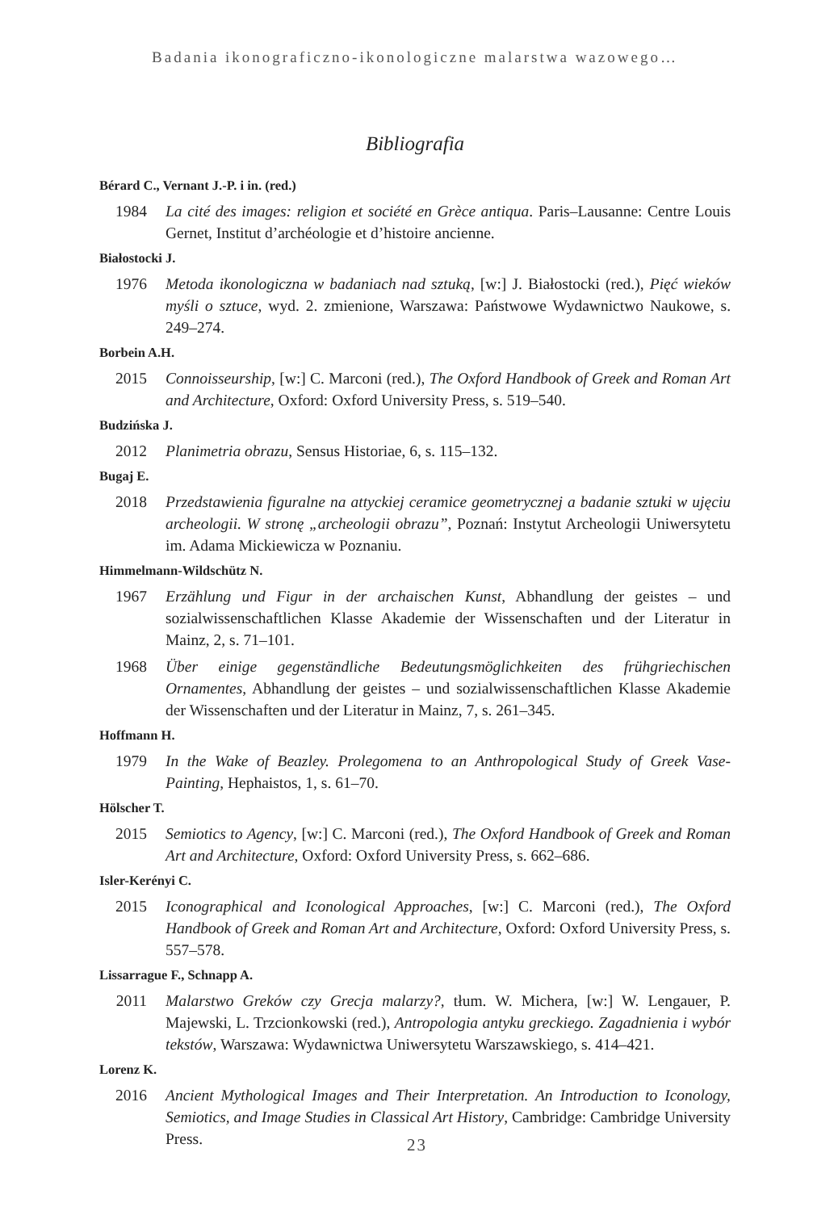Badania ikonograficzno-ikonologiczne malarstwa wazowego…
Bibliografia
Bérard C., Vernant J.-P. i in. (red.)
1984 La cité des images: religion et société en Grèce antiqua. Paris–Lausanne: Centre Louis Gernet, Institut d’archéologie et d’histoire ancienne.
Białostocki J.
1976 Metoda ikonologiczna w badaniach nad sztuką, [w:] J. Białostocki (red.), Pięć wieków myśli o sztuce, wyd. 2. zmienione, Warszawa: Państwowe Wydawnictwo Naukowe, s. 249–274.
Borbein A.H.
2015 Connoisseurship, [w:] C. Marconi (red.), The Oxford Handbook of Greek and Roman Art and Architecture, Oxford: Oxford University Press, s. 519–540.
Budzińska J.
2012 Planimetria obrazu, Sensus Historiae, 6, s. 115–132.
Bugaj E.
2018 Przedstawienia figuralne na attyckiej ceramice geometrycznej a badanie sztuki w ujęciu archeologii. W stronę „archeologii obrazu”, Poznań: Instytut Archeologii Uniwersytetu im. Adama Mickiewicza w Poznaniu.
Himmelmann-Wildschütz N.
1967 Erzählung und Figur in der archaischen Kunst, Abhandlung der geistes – und sozialwissenschaftlichen Klasse Akademie der Wissenschaften und der Literatur in Mainz, 2, s. 71–101.
1968 Über einige gegenständliche Bedeutungsmöglichkeiten des frühgriechischen Ornamentes, Abhandlung der geistes – und sozialwissenschaftlichen Klasse Akademie der Wissenschaften und der Literatur in Mainz, 7, s. 261–345.
Hoffmann H.
1979 In the Wake of Beazley. Prolegomena to an Anthropological Study of Greek Vase-Painting, Hephaistos, 1, s. 61–70.
Hölscher T.
2015 Semiotics to Agency, [w:] C. Marconi (red.), The Oxford Handbook of Greek and Roman Art and Architecture, Oxford: Oxford University Press, s. 662–686.
Isler-Kerényi C.
2015 Iconographical and Iconological Approaches, [w:] C. Marconi (red.), The Oxford Handbook of Greek and Roman Art and Architecture, Oxford: Oxford University Press, s. 557–578.
Lissarrague F., Schnapp A.
2011 Malarstwo Greków czy Grecja malarzy?, tłum. W. Michera, [w:] W. Lengauer, P. Majewski, L. Trzcionkowski (red.), Antropologia antyku greckiego. Zagadnienia i wybór tekstów, Warszawa: Wydawnictwa Uniwersytetu Warszawskiego, s. 414–421.
Lorenz K.
2016 Ancient Mythological Images and Their Interpretation. An Introduction to Iconology, Semiotics, and Image Studies in Classical Art History, Cambridge: Cambridge University Press.
23